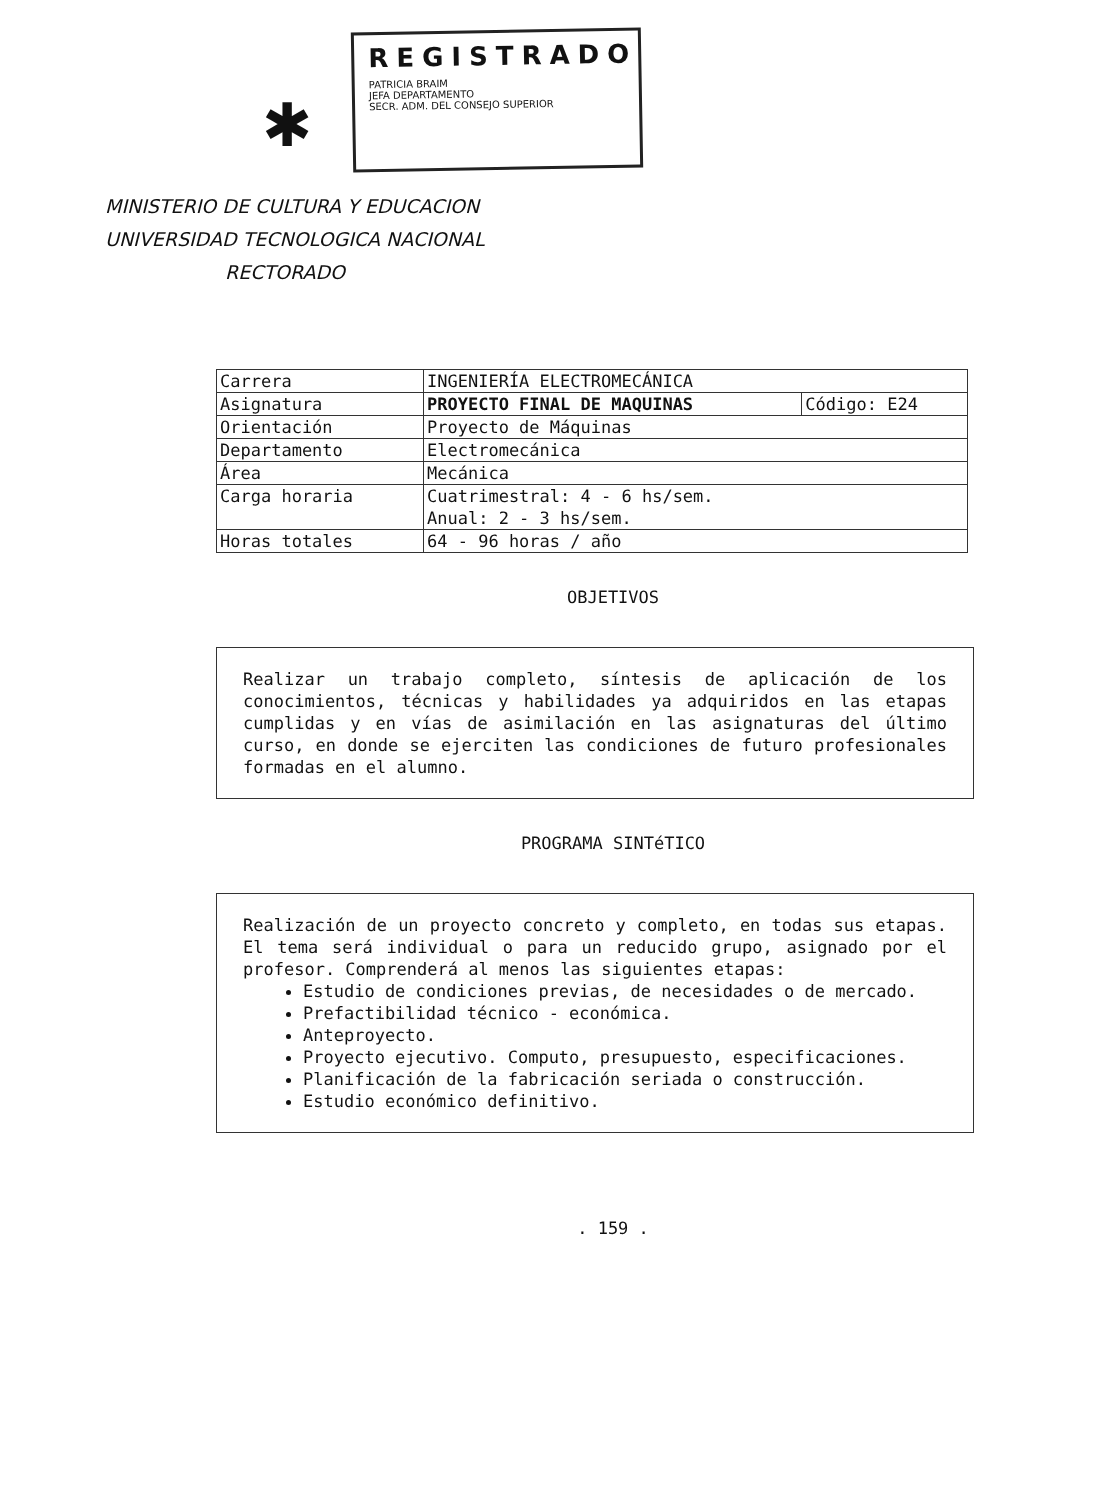✱
REGISTRADO
PATRICIA BRAIM
JEFA DEPARTAMENTO
SECR. ADM. DEL CONSEJO SUPERIOR
MINISTERIO DE CULTURA Y EDUCACION
UNIVERSIDAD TECNOLOGICA NACIONAL
RECTORADO
| Carrera | INGENIERÍA ELECTROMECÁNICA | |
| Asignatura | PROYECTO FINAL DE MAQUINAS | Código: E24 |
| Orientación | Proyecto de Máquinas | |
| Departamento | Electromecánica | |
| Área | Mecánica | |
| Carga horaria | Cuatrimestral: 4 - 6 hs/sem. Anual: 2 - 3 hs/sem. | |
| Horas totales | 64 - 96 horas / año | |
OBJETIVOS
Realizar un trabajo completo, síntesis de aplicación de los conocimientos, técnicas y habilidades ya adquiridos en las etapas cumplidas y en vías de asimilación en las asignaturas del último curso, en donde se ejerciten las condiciones de futuro profesionales formadas en el alumno.
PROGRAMA SINTéTICO
Realización de un proyecto concreto y completo, en todas sus etapas. El tema será individual o para un reducido grupo, asignado por el profesor. Comprenderá al menos las siguientes etapas:
Estudio de condiciones previas, de necesidades o de mercado.
Prefactibilidad técnico - económica.
Anteproyecto.
Proyecto ejecutivo. Computo, presupuesto, especificaciones.
Planificación de la fabricación seriada o construcción.
Estudio económico definitivo.
. 159 .